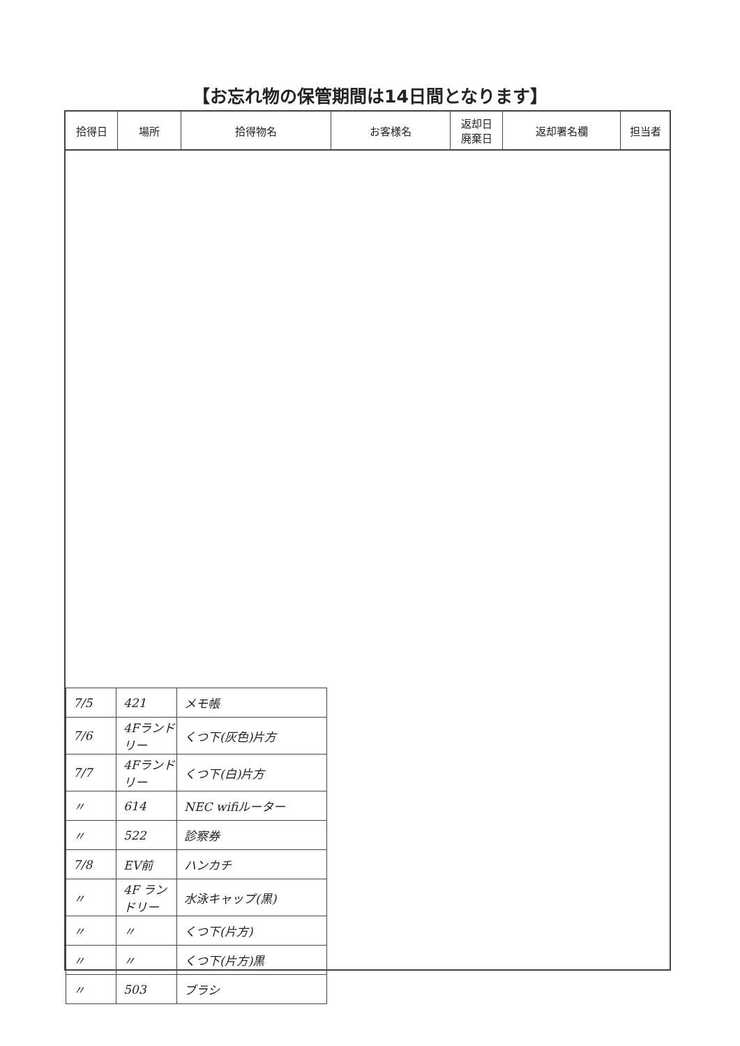【お忘れ物の保管期間は14日間となります】
| 拾得日 | 場所 | 拾得物名 | お客様名 | 返却日 廃棄日 | 返却署名欄 | 担当者 |
| --- | --- | --- | --- | --- | --- | --- |
| 7/5 | 421 | メモ帳 |
| 7/6 | 4Fランドリー | くつ下(灰色)片方 |
| 7/7 | 4Fランドリー | くつ下(白)片方 |
| 〃 | 614 | NEC wifiルーター |
| 〃 | 522 | 診察券 |
| 7/8 | EV前 | ハンカチ |
| 〃 | 4F ランドリー | 水泳キャップ(黒) |
| 〃 | 〃 | くつ下(片方) |
| 〃 | 〃 | くつ下(片方)黒 |
| 〃 | 503 | ブラシ |